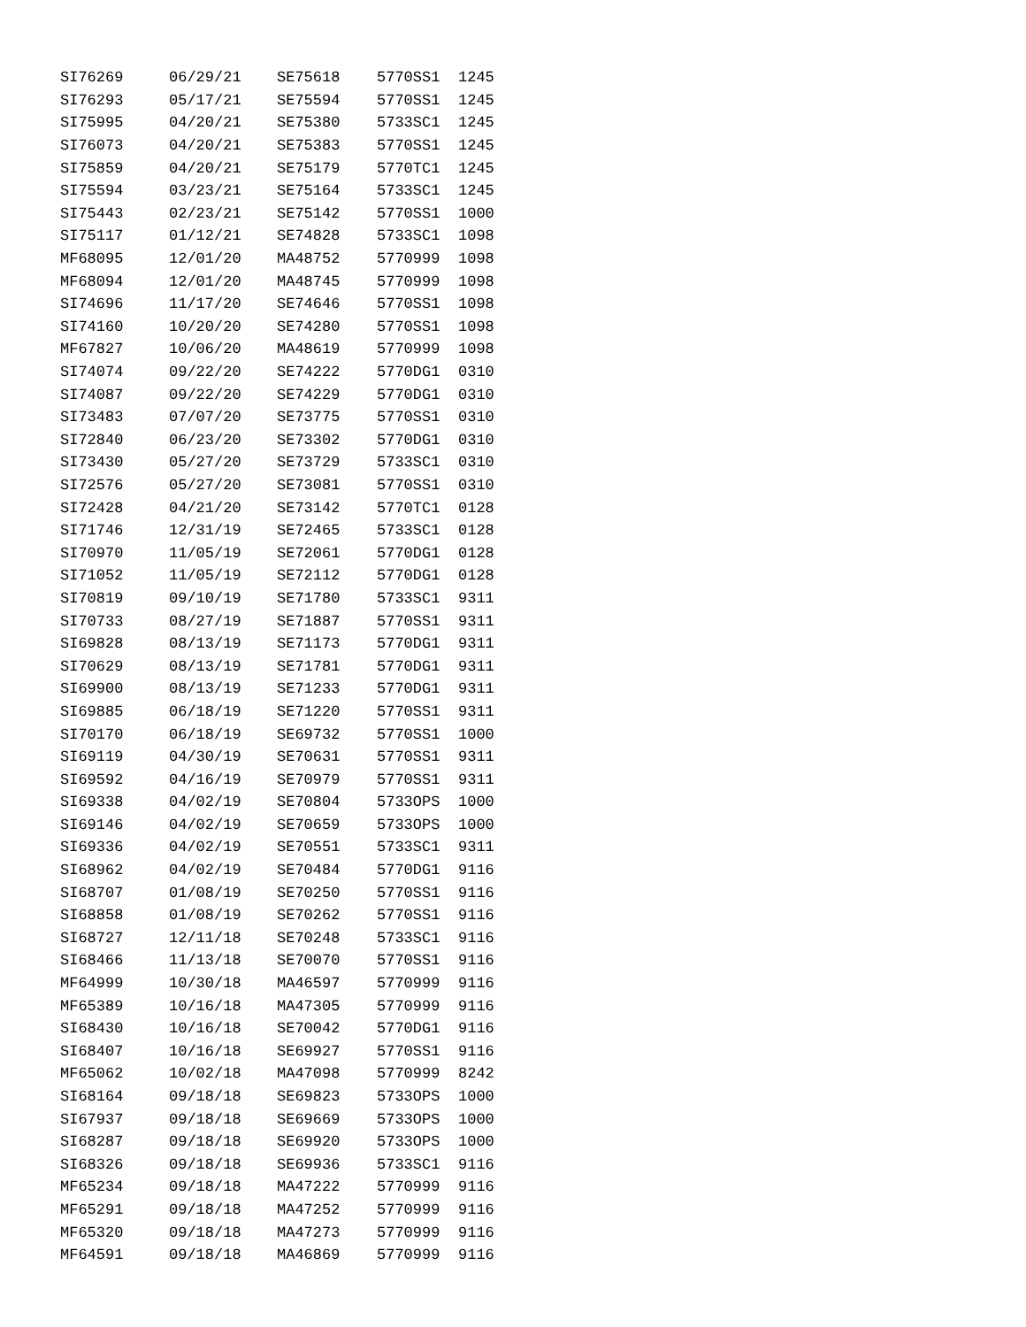| SI76269 | 06/29/21 | SE75618 | 5770SS1 | 1245 |
| SI76293 | 05/17/21 | SE75594 | 5770SS1 | 1245 |
| SI75995 | 04/20/21 | SE75380 | 5733SC1 | 1245 |
| SI76073 | 04/20/21 | SE75383 | 5770SS1 | 1245 |
| SI75859 | 04/20/21 | SE75179 | 5770TC1 | 1245 |
| SI75594 | 03/23/21 | SE75164 | 5733SC1 | 1245 |
| SI75443 | 02/23/21 | SE75142 | 5770SS1 | 1000 |
| SI75117 | 01/12/21 | SE74828 | 5733SC1 | 1098 |
| MF68095 | 12/01/20 | MA48752 | 5770999 | 1098 |
| MF68094 | 12/01/20 | MA48745 | 5770999 | 1098 |
| SI74696 | 11/17/20 | SE74646 | 5770SS1 | 1098 |
| SI74160 | 10/20/20 | SE74280 | 5770SS1 | 1098 |
| MF67827 | 10/06/20 | MA48619 | 5770999 | 1098 |
| SI74074 | 09/22/20 | SE74222 | 5770DG1 | 0310 |
| SI74087 | 09/22/20 | SE74229 | 5770DG1 | 0310 |
| SI73483 | 07/07/20 | SE73775 | 5770SS1 | 0310 |
| SI72840 | 06/23/20 | SE73302 | 5770DG1 | 0310 |
| SI73430 | 05/27/20 | SE73729 | 5733SC1 | 0310 |
| SI72576 | 05/27/20 | SE73081 | 5770SS1 | 0310 |
| SI72428 | 04/21/20 | SE73142 | 5770TC1 | 0128 |
| SI71746 | 12/31/19 | SE72465 | 5733SC1 | 0128 |
| SI70970 | 11/05/19 | SE72061 | 5770DG1 | 0128 |
| SI71052 | 11/05/19 | SE72112 | 5770DG1 | 0128 |
| SI70819 | 09/10/19 | SE71780 | 5733SC1 | 9311 |
| SI70733 | 08/27/19 | SE71887 | 5770SS1 | 9311 |
| SI69828 | 08/13/19 | SE71173 | 5770DG1 | 9311 |
| SI70629 | 08/13/19 | SE71781 | 5770DG1 | 9311 |
| SI69900 | 08/13/19 | SE71233 | 5770DG1 | 9311 |
| SI69885 | 06/18/19 | SE71220 | 5770SS1 | 9311 |
| SI70170 | 06/18/19 | SE69732 | 5770SS1 | 1000 |
| SI69119 | 04/30/19 | SE70631 | 5770SS1 | 9311 |
| SI69592 | 04/16/19 | SE70979 | 5770SS1 | 9311 |
| SI69338 | 04/02/19 | SE70804 | 5733OPS | 1000 |
| SI69146 | 04/02/19 | SE70659 | 5733OPS | 1000 |
| SI69336 | 04/02/19 | SE70551 | 5733SC1 | 9311 |
| SI68962 | 04/02/19 | SE70484 | 5770DG1 | 9116 |
| SI68707 | 01/08/19 | SE70250 | 5770SS1 | 9116 |
| SI68858 | 01/08/19 | SE70262 | 5770SS1 | 9116 |
| SI68727 | 12/11/18 | SE70248 | 5733SC1 | 9116 |
| SI68466 | 11/13/18 | SE70070 | 5770SS1 | 9116 |
| MF64999 | 10/30/18 | MA46597 | 5770999 | 9116 |
| MF65389 | 10/16/18 | MA47305 | 5770999 | 9116 |
| SI68430 | 10/16/18 | SE70042 | 5770DG1 | 9116 |
| SI68407 | 10/16/18 | SE69927 | 5770SS1 | 9116 |
| MF65062 | 10/02/18 | MA47098 | 5770999 | 8242 |
| SI68164 | 09/18/18 | SE69823 | 5733OPS | 1000 |
| SI67937 | 09/18/18 | SE69669 | 5733OPS | 1000 |
| SI68287 | 09/18/18 | SE69920 | 5733OPS | 1000 |
| SI68326 | 09/18/18 | SE69936 | 5733SC1 | 9116 |
| MF65234 | 09/18/18 | MA47222 | 5770999 | 9116 |
| MF65291 | 09/18/18 | MA47252 | 5770999 | 9116 |
| MF65320 | 09/18/18 | MA47273 | 5770999 | 9116 |
| MF64591 | 09/18/18 | MA46869 | 5770999 | 9116 |